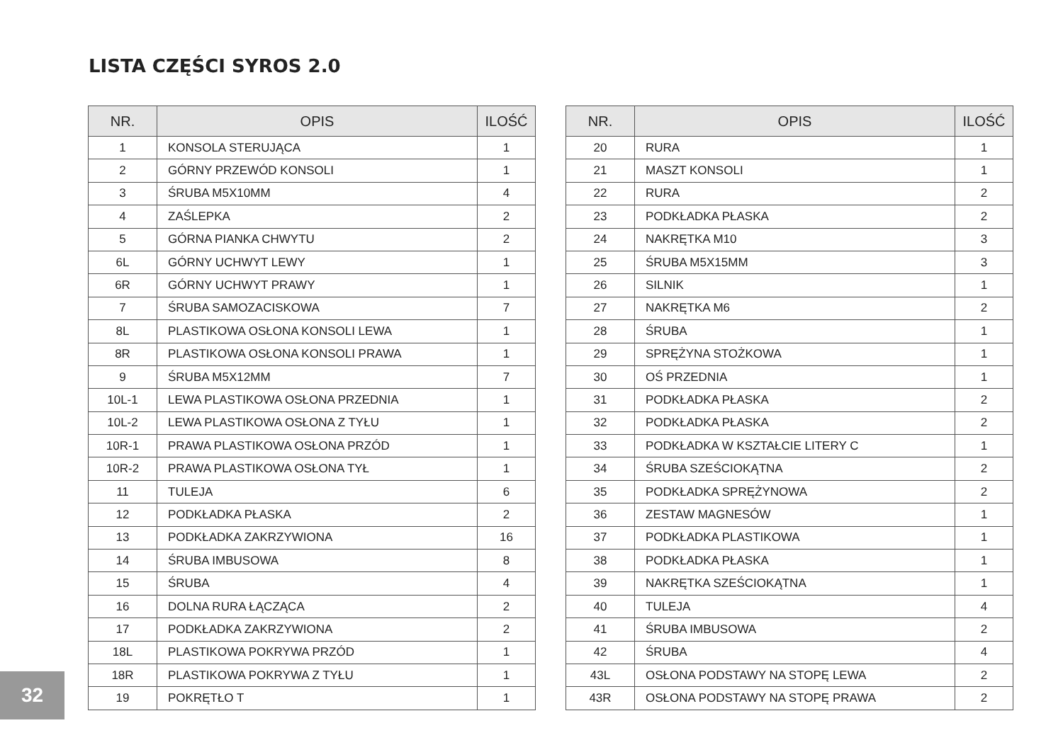LISTA CZĘŚCI SYROS 2.0
| NR. | OPIS | ILOŚĆ |
| --- | --- | --- |
| 1 | KONSOLA STERUJĄCA | 1 |
| 2 | GÓRNY PRZEWÓD KONSOLI | 1 |
| 3 | ŚRUBA M5X10MM | 4 |
| 4 | ZAŚLEPKA | 2 |
| 5 | GÓRNA PIANKA CHWYTU | 2 |
| 6L | GÓRNY UCHWYT LEWY | 1 |
| 6R | GÓRNY UCHWYT PRAWY | 1 |
| 7 | ŚRUBA SAMOZACISKOWA | 7 |
| 8L | PLASTIKOWA OSŁONA KONSOLI LEWA | 1 |
| 8R | PLASTIKOWA OSŁONA KONSOLI PRAWA | 1 |
| 9 | ŚRUBA M5X12MM | 7 |
| 10L-1 | LEWA PLASTIKOWA OSŁONA PRZEDNIA | 1 |
| 10L-2 | LEWA PLASTIKOWA OSŁONA Z TYŁU | 1 |
| 10R-1 | PRAWA PLASTIKOWA OSŁONA PRZÓD | 1 |
| 10R-2 | PRAWA PLASTIKOWA OSŁONA TYŁ | 1 |
| 11 | TULEJA | 6 |
| 12 | PODKŁADKA PŁASKA | 2 |
| 13 | PODKŁADKA ZAKRZYWIONA | 16 |
| 14 | ŚRUBA IMBUSOWA | 8 |
| 15 | ŚRUBA | 4 |
| 16 | DOLNA RURA ŁĄCZĄCA | 2 |
| 17 | PODKŁADKA ZAKRZYWIONA | 2 |
| 18L | PLASTIKOWA POKRYWA PRZÓD | 1 |
| 18R | PLASTIKOWA POKRYWA Z TYŁU | 1 |
| 19 | POKRĘTŁO T | 1 |
| NR. | OPIS | ILOŚĆ |
| --- | --- | --- |
| 20 | RURA | 1 |
| 21 | MASZT KONSOLI | 1 |
| 22 | RURA | 2 |
| 23 | PODKŁADKA PŁASKA | 2 |
| 24 | NAKRĘTKA M10 | 3 |
| 25 | ŚRUBA M5X15MM | 3 |
| 26 | SILNIK | 1 |
| 27 | NAKRĘTKA M6 | 2 |
| 28 | ŚRUBA | 1 |
| 29 | SPRĘŻYNA STOŻKOWA | 1 |
| 30 | OŚ PRZEDNIA | 1 |
| 31 | PODKŁADKA PŁASKA | 2 |
| 32 | PODKŁADKA PŁASKA | 2 |
| 33 | PODKŁADKA W KSZTAŁCIE LITERY C | 1 |
| 34 | ŚRUBA SZEŚCIOKĄTNA | 2 |
| 35 | PODKŁADKA SPRĘŻYNOWA | 2 |
| 36 | ZESTAW MAGNESÓW | 1 |
| 37 | PODKŁADKA PLASTIKOWA | 1 |
| 38 | PODKŁADKA PŁASKA | 1 |
| 39 | NAKRĘTKA SZEŚCIOKĄTNA | 1 |
| 40 | TULEJA | 4 |
| 41 | ŚRUBA IMBUSOWA | 2 |
| 42 | ŚRUBA | 4 |
| 43L | OSŁONA PODSTAWY NA STOPĘ LEWA | 2 |
| 43R | OSŁONA PODSTAWY NA STOPĘ PRAWA | 2 |
32